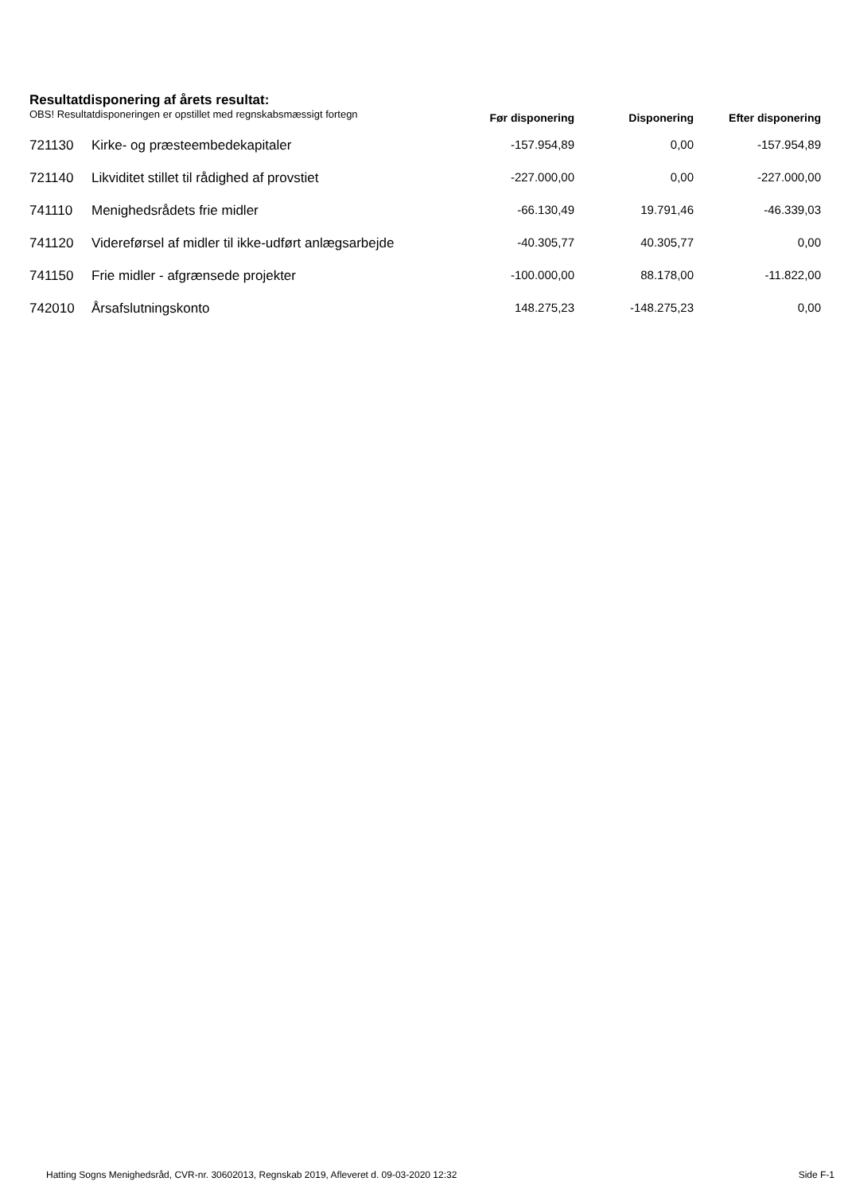Resultatdisponering af årets resultat:
| OBS! Resultatdisponeringen er opstillet med regnskabsmæssigt fortegn | | Før disponering | Disponering | Efter disponering |
| --- | --- | --- | --- | --- |
| 721130 | Kirke- og præsteembedekapitaler | -157.954,89 | 0,00 | -157.954,89 |
| 721140 | Likviditet stillet til rådighed af provstiet | -227.000,00 | 0,00 | -227.000,00 |
| 741110 | Menighedsrådets frie midler | -66.130,49 | 19.791,46 | -46.339,03 |
| 741120 | Videreførsel af midler til ikke-udført anlægsarbejde | -40.305,77 | 40.305,77 | 0,00 |
| 741150 | Frie midler - afgrænsede projekter | -100.000,00 | 88.178,00 | -11.822,00 |
| 742010 | Årsafslutningskonto | 148.275,23 | -148.275,23 | 0,00 |
Hatting Sogns Menighedsråd, CVR-nr. 30602013, Regnskab 2019, Afleveret d. 09-03-2020 12:32 Side F-1